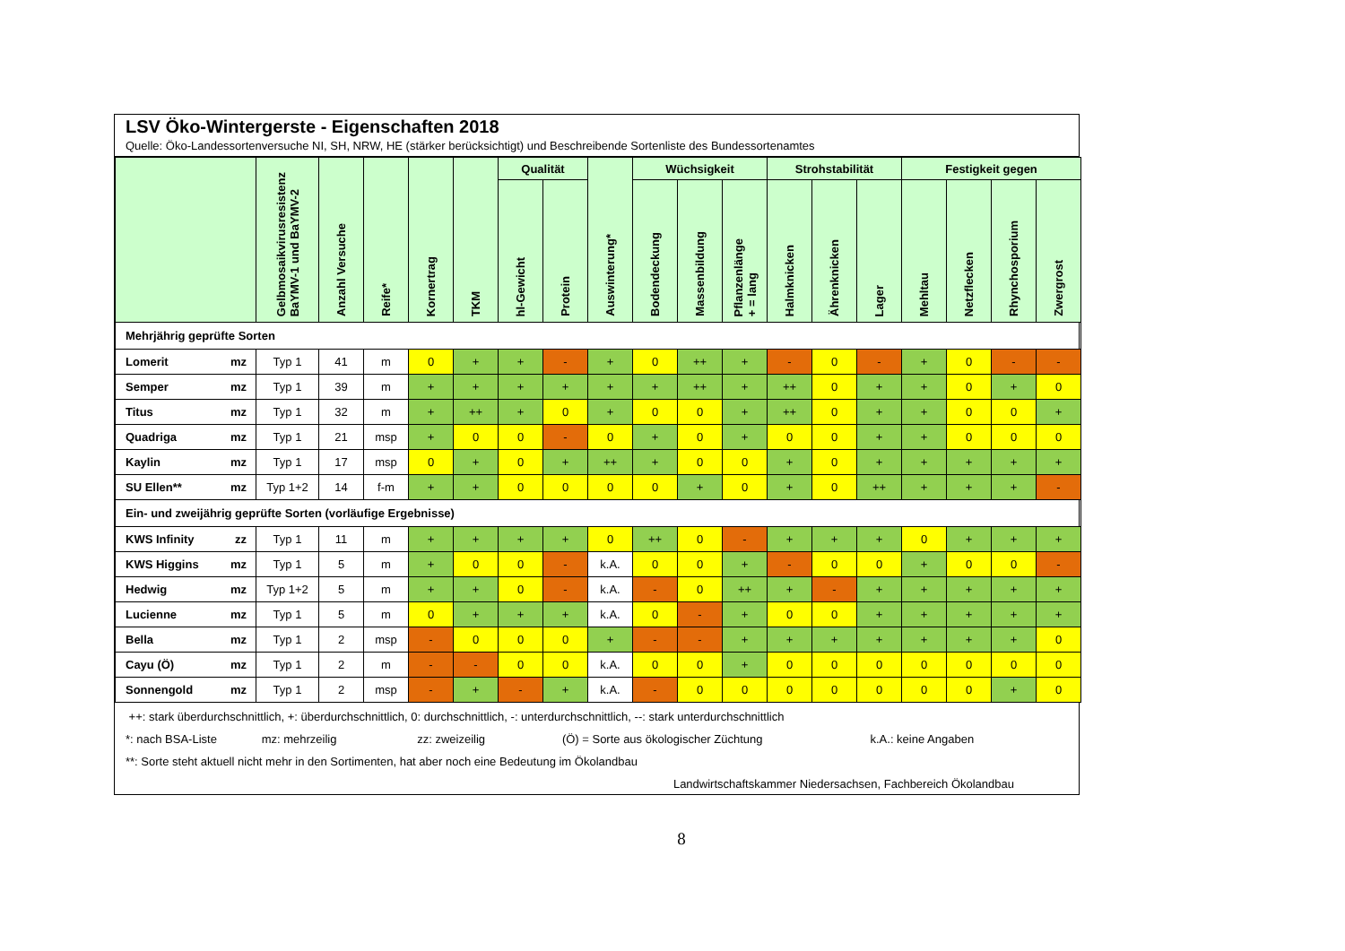LSV Öko-Wintergerste - Eigenschaften 2018
Quelle: Öko-Landessortenversuche NI, SH, NRW, HE (stärker berücksichtigt) und Beschreibende Sortenliste des Bundessortenamtes
| | | Gelbmosaikvirusresistenz BaYMV-1 und BaYMV-2 | Anzahl Versuche | Reife* | Kornertrag | TKM | Qualität | | Auswinterung* | Wüchsigkeit | | | Strohstabilität | | | Festigkeit gegen | | | |
| --- | --- | --- | --- | --- | --- | --- | --- | --- | --- | --- | --- | --- | --- | --- | --- | --- | --- | --- | --- |
| | | | | | | | hl-Gewicht | Protein | | Bodendeckung | Massenbildung | Pflanzenlänge + = lang | Halmknicken | Ährenknicken | Lager | Mehltau | Netzflecken | Rhynchosporium | Zwergrost |
| Mehrjährig geprüfte Sorten | | | | | | | | | | | | | | | | | | | |
| Lomerit | mz | Typ 1 | 41 | m | 0 | + | + | - | + | 0 | ++ | + | - | 0 | - | + | 0 | - | - |
| Semper | mz | Typ 1 | 39 | m | + | + | + | + | + | + | ++ | + | ++ | 0 | + | + | 0 | + | 0 |
| Titus | mz | Typ 1 | 32 | m | + | ++ | + | 0 | + | 0 | 0 | + | ++ | 0 | + | + | 0 | 0 | + |
| Quadriga | mz | Typ 1 | 21 | msp | + | 0 | 0 | - | 0 | + | 0 | + | 0 | 0 | + | + | 0 | 0 | 0 |
| Kaylin | mz | Typ 1 | 17 | msp | 0 | + | 0 | + | ++ | + | 0 | 0 | + | 0 | + | + | + | + | + |
| SU Ellen** | mz | Typ 1+2 | 14 | f-m | + | + | 0 | 0 | 0 | 0 | + | 0 | + | 0 | ++ | + | + | + | - |
| Ein- und zweijährig geprüfte Sorten (vorläufige Ergebnisse) | | | | | | | | | | | | | | | | | | | |
| KWS Infinity | zz | Typ 1 | 11 | m | + | + | + | + | 0 | ++ | 0 | - | + | + | + | 0 | + | + | + |
| KWS Higgins | mz | Typ 1 | 5 | m | + | 0 | 0 | - | k.A. | 0 | 0 | + | - | 0 | 0 | + | 0 | 0 | - |
| Hedwig | mz | Typ 1+2 | 5 | m | + | + | 0 | - | k.A. | - | 0 | ++ | + | - | + | + | + | + | + |
| Lucienne | mz | Typ 1 | 5 | m | 0 | + | + | + | k.A. | 0 | - | + | 0 | 0 | + | + | + | + | + |
| Bella | mz | Typ 1 | 2 | msp | - | 0 | 0 | 0 | + | - | - | + | + | + | + | + | + | + | 0 |
| Cayu (Ö) | mz | Typ 1 | 2 | m | - | - | 0 | 0 | k.A. | 0 | 0 | + | 0 | 0 | 0 | 0 | 0 | 0 | 0 |
| Sonnengold | mz | Typ 1 | 2 | msp | - | + | - | + | k.A. | - | 0 | 0 | 0 | 0 | 0 | 0 | 0 | + | 0 |
++: stark überdurchschnittlich, +: überdurchschnittlich, 0: durchschnittlich, -: unterdurchschnittlich, --: stark unterdurchschnittlich
*: nach BSA-Liste mz: mehrzeilig zz: zweizeilig (Ö) = Sorte aus ökologischer Züchtung k.A.: keine Angaben
**: Sorte steht aktuell nicht mehr in den Sortimenten, hat aber noch eine Bedeutung im Ökolandbau
Landwirtschaftskammer Niedersachsen, Fachbereich Ökolandbau
8